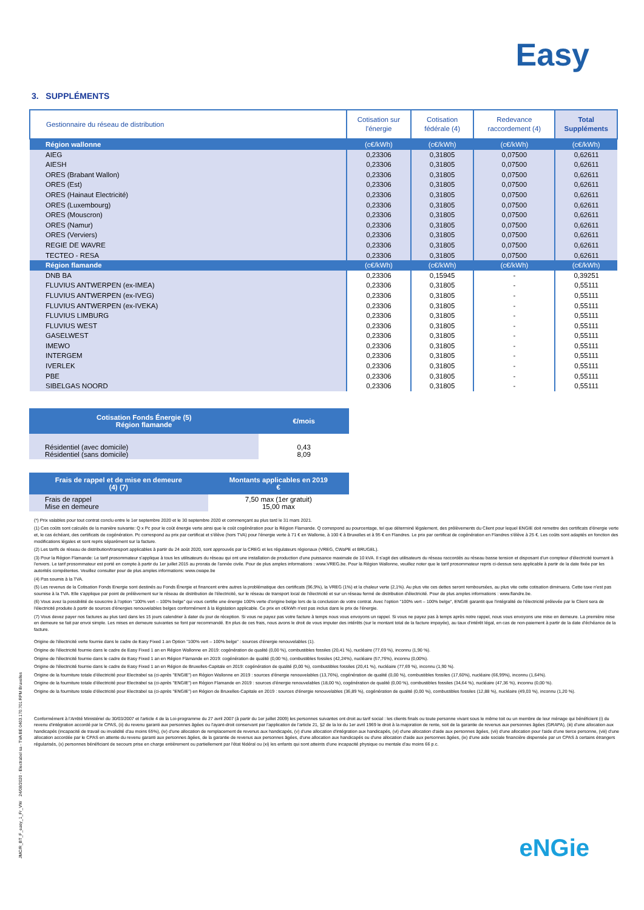Easy
3. SUPPLÉMENTS
| Gestionnaire du réseau de distribution | Cotisation sur l'énergie | Cotisation fédérale (4) | Redevance raccordement (4) | Total Suppléments |
| --- | --- | --- | --- | --- |
| Région wallonne | (c€/kWh) | (c€/kWh) | (c€/kWh) | (c€/kWh) |
| AIEG | 0,23306 | 0,31805 | 0,07500 | 0,62611 |
| AIESH | 0,23306 | 0,31805 | 0,07500 | 0,62611 |
| ORES (Brabant Wallon) | 0,23306 | 0,31805 | 0,07500 | 0,62611 |
| ORES (Est) | 0,23306 | 0,31805 | 0,07500 | 0,62611 |
| ORES (Hainaut Electricité) | 0,23306 | 0,31805 | 0,07500 | 0,62611 |
| ORES (Luxembourg) | 0,23306 | 0,31805 | 0,07500 | 0,62611 |
| ORES (Mouscron) | 0,23306 | 0,31805 | 0,07500 | 0,62611 |
| ORES (Namur) | 0,23306 | 0,31805 | 0,07500 | 0,62611 |
| ORES (Verviers) | 0,23306 | 0,31805 | 0,07500 | 0,62611 |
| REGIE DE WAVRE | 0,23306 | 0,31805 | 0,07500 | 0,62611 |
| TECTEO - RESA | 0,23306 | 0,31805 | 0,07500 | 0,62611 |
| Région flamande | (c€/kWh) | (c€/kWh) | (c€/kWh) | (c€/kWh) |
| DNB BA | 0,23306 | 0,15945 | - | 0,39251 |
| FLUVIUS ANTWERPEN (ex-IMEA) | 0,23306 | 0,31805 | - | 0,55111 |
| FLUVIUS ANTWERPEN (ex-IVEG) | 0,23306 | 0,31805 | - | 0,55111 |
| FLUVIUS ANTWERPEN (ex-IVEKA) | 0,23306 | 0,31805 | - | 0,55111 |
| FLUVIUS LIMBURG | 0,23306 | 0,31805 | - | 0,55111 |
| FLUVIUS WEST | 0,23306 | 0,31805 | - | 0,55111 |
| GASELWEST | 0,23306 | 0,31805 | - | 0,55111 |
| IMEWO | 0,23306 | 0,31805 | - | 0,55111 |
| INTERGEM | 0,23306 | 0,31805 | - | 0,55111 |
| IVERLEK | 0,23306 | 0,31805 | - | 0,55111 |
| PBE | 0,23306 | 0,31805 | - | 0,55111 |
| SIBELGAS NOORD | 0,23306 | 0,31805 | - | 0,55111 |
| Cotisation Fonds Énergie (5) Région flamande | €/mois |
| --- | --- |
| Résidentiel (avec domicile) Résidentiel (sans domicile) | 0,43 8,09 |
| Frais de rappel et de mise en demeure (4) (7) | Montants applicables en 2019 € |
| --- | --- |
| Frais de rappel Mise en demeure | 7,50 max (1er gratuit) 15,00 max |
(*) Prix valables pour tout contrat conclu entre le 1er septembre 2020 et le 30 septembre 2020 et commençant au plus tard le 31 mars 2021.
(1) Ces coûts sont calculés de la manière suivante: Q x Pc pour le coût énergie verte ainsi que le coût cogénération pour la Région Flamande. Q correspond au pourcentage, tel que déterminé légalement, des prélèvements du Client pour lequel ENGIE doit remettre des certificats d'énergie verte et, le cas échéant, des certificats de cogénération. Pc correspond au prix par certificat et s'élève (hors TVA) pour l'énergie verte à 71 € en Wallonie, à 100 € à Bruxelles et à 95 € en Flandres. Le prix par certificat de cogénération en Flandres s'élève à 25 €. Les coûts sont adaptés en fonction des modifications légales et sont repris séparément sur la facture.
(2) Les tarifs de réseau de distribution/transport applicables à partir du 24 août 2020, sont approuvés par la CREG et les régulateurs régionaux (VREG, CWaPE et BRUGEL).
(3) Pour la Région Flamande: Le tarif prosommateur s'applique à tous les utilisateurs du réseau qui ont une installation de production d'une puissance maximale de 10 kVA. Il s'agit des utilisateurs du réseau raccordés au réseau basse tension et disposant d'un compteur d'électricité tournant à l'envers. Le tarif prosommateur est porté en compte à partir du 1er juillet 2015 au prorata de l'année civile. Pour de plus amples informations : www.VREG.be. Pour la Région Wallonne, veuillez noter que le tarif prosommateur repris ci-dessus sera applicable à partir de la date fixée par les autorités compétentes. Veuillez consulter pour de plus amples informations: www.cwape.be
(4) Pas soumis à la TVA.
(5) Les revenus de la Cotisation Fonds Energie sont destinés au Fonds Énergie et financent entre autres la problématique des certificats (96,9%), la VREG (1%) et la chaleur verte (2,1%). Au plus vite ces dettes seront remboursées, au plus vite cette cotisation diminuera. Cette taxe n'est pas soumise à la TVA. Elle s'applique par point de prélèvement sur le réseau de distribution de l'électricité, sur le réseau de transport local de l'électricité et sur un réseau fermé de distribution d'électricité. Pour de plus amples informations : www.flandre.be.
(6) Vous avez la possibilité de souscrire à l'option "100% vert – 100% belge" qui vous certifie une énergie 100% verte d'origine belge lors de la conclusion de votre contrat. Avec l'option "100% vert – 100% belge", ENGIE garantit que l'intégralité de l'électricité prélevée par le Client sera de l'électricité produite à partir de sources d'énergies renouvelables belges conformément à la législation applicable. Ce prix en c€/kWh n'est pas inclus dans le prix de l'énergie.
(7) Vous devez payer nos factures au plus tard dans les 15 jours calendrier à dater du jour de réception. Si vous ne payez pas votre facture à temps nous vous envoyons un rappel. Si vous ne payez pas à temps après notre rappel, nous vous envoyons une mise en demeure. La première mise en demeure se fait par envoi simple. Les mises en demeure suivantes se font par recommandé. En plus de ces frais, nous avons le droit de vous imputer des intérêts (sur le montant total de la facture impayée), au taux d'intérêt légal, en cas de non-paiement à partir de la date d'échéance de la facture.
Origine de l'électricité verte fournie dans le cadre de Easy Fixed 1 an Option "100% vert – 100% belge" : sources d'énergie renouvelables (1).
Origine de l'électricité fournie dans le cadre de Easy Fixed 1 an en Région Wallonne en 2019: cogénération de qualité (0,00 %), combustibles fossiles (20,41 %), nucléaire (77,69 %), inconnu (1,90 %).
Origine de l'électricité fournie dans le cadre de Easy Fixed 1 an en Région Flamande en 2019: cogénération de qualité (0,00 %), combustibles fossiles (42,24%), nucléaire (57,76%), inconnu (0,00%).
Origine de l'électricité fournie dans le cadre de Easy Fixed 1 an en Région de Bruxelles-Capitale en 2019: cogénération de qualité (0,00 %), combustibles fossiles (20,41 %), nucléaire (77,69 %), inconnu (1,90 %).
Origine de la fourniture totale d'électricité pour Electrabel sa (ci-après "ENGIE") en Région Wallonne en 2019 : sources d'énergie renouvelables (13,76%), cogénération de qualité (0,00 %), combustibles fossiles (17,60%), nucléaire (66,99%), inconnu (1,64%).
Origine de la fourniture totale d'électricité pour Electrabel sa (ci-après "ENGIE") en Région Flamande en 2019 : sources d'énergie renouvelables (18,00 %), cogénération de qualité (0,00 %), combustibles fossiles (34,64 %), nucléaire (47,36 %), inconnu (0,00 %).
Origine de la fourniture totale d'électricité pour Electrabel sa (ci-après "ENGIE") en Région de Bruxelles-Capitale en 2019 : sources d'énergie renouvelables (36,89 %), cogénération de qualité (0,00 %), combustibles fossiles (12,88 %), nucléaire (49,03 %), inconnu (1,20 %).
Conformément à l'Arrêté Ministériel du 30/03/2007 et l'article 4 de la Loi-programme du 27 avril 2007 (à partir du 1er juillet 2009) les personnes suivantes ont droit au tarif social : les clients finals ou toute personne vivant sous le même toit ou un membre de leur ménage qui bénéficient (i) du revenu d'intégration accordé par le CPAS, (ii) du revenu garanti aux personnes âgées ou l'ayant-droit conservant par l'application de l'article 21, §2 de la loi du 1er avril 1969 le droit à la majoration de rente, soit de la garantie de revenus aux personnes âgées (GRAPA), (iii) d'une allocation aux handicapés (incapacité de travail ou invalidité d'au moins 65%), (iv) d'une allocation de remplacement de revenus aux handicapés, (v) d'une allocation d'intégration aux handicapés, (vi) d'une allocation d'aide aux personnes âgées, (vii) d'une allocation pour l'aide d'une tierce personne, (viii) d'une allocation accordée par le CPAS en attente du revenu garanti aux personnes âgées, de la garantie de revenus aux personnes âgées, d'une allocation aux handicapés ou d'une allocation d'aide aux personnes âgées, (ix) d'une aide sociale financière dispensée par un CPAS à certains étrangers régularisés, (x) personnes bénéficiant de secours prise en charge entièrement ou partiellement par l'état fédéral ou (xi) les enfants qui sont atteints d'une incapacité physique ou mentale d'au moins 66 p.c.
JMC/R_BT_F_easy_1_Fr_VW 24/08/2020 - Electrabel sa - TVA BE 0403.170.701 RPM Bruxelles eNGie